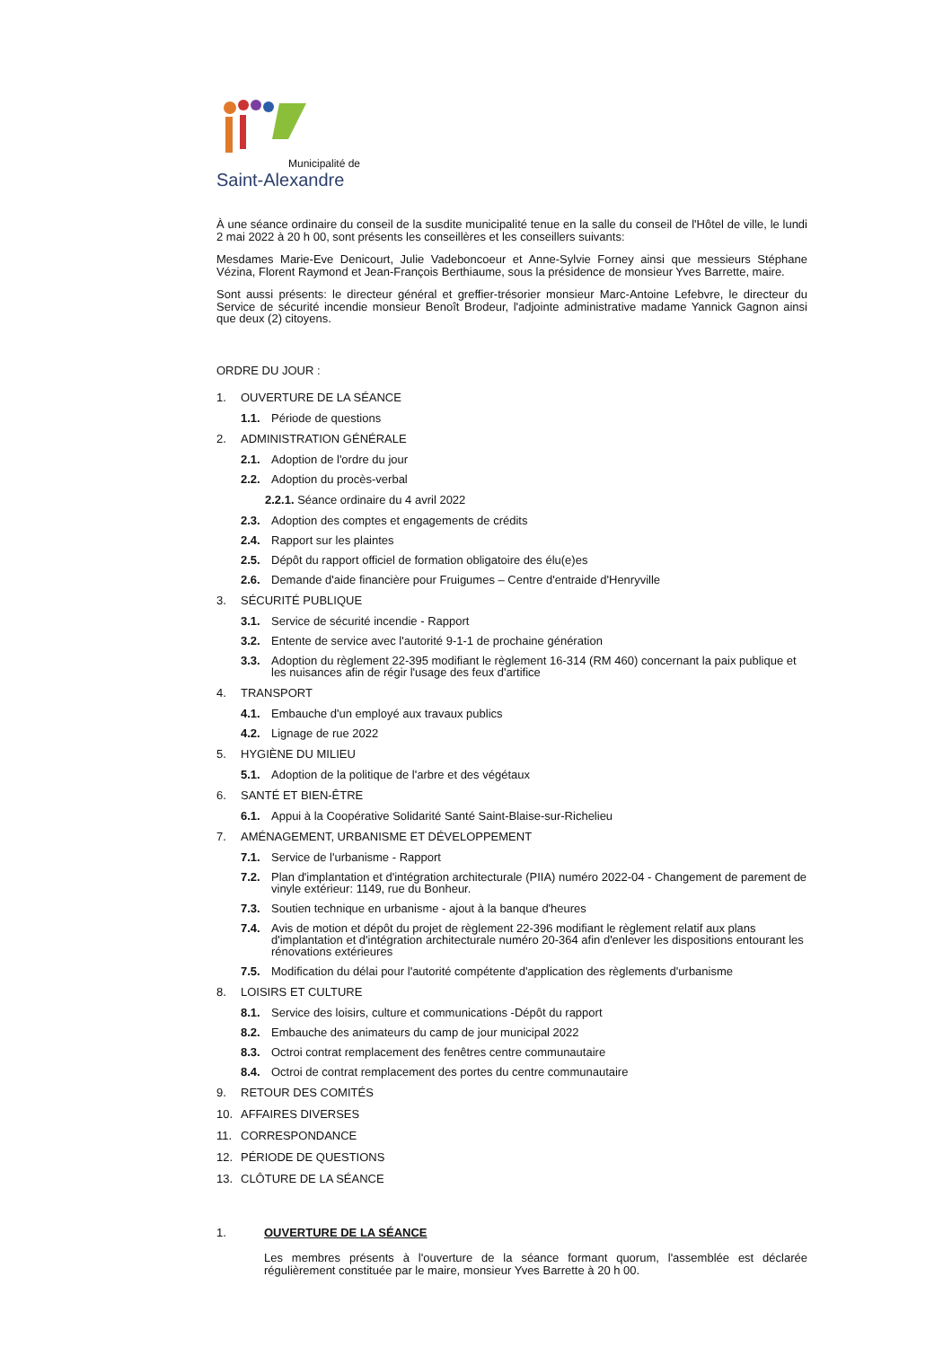Municipalité de
Saint-Alexandre
À une séance ordinaire du conseil de la susdite municipalité tenue en la salle du conseil de l'Hôtel de ville, le lundi 2 mai 2022 à 20 h 00, sont présents les conseillères et les conseillers suivants:
Mesdames Marie-Eve Denicourt, Julie Vadeboncoeur et Anne-Sylvie Forney ainsi que messieurs Stéphane Vézina, Florent Raymond et Jean-François Berthiaume, sous la présidence de monsieur Yves Barrette, maire.
Sont aussi présents: le directeur général et greffier-trésorier monsieur Marc-Antoine Lefebvre, le directeur du Service de sécurité incendie monsieur Benoît Brodeur, l'adjointe administrative madame Yannick Gagnon ainsi que deux (2) citoyens.
ORDRE DU JOUR :
1. OUVERTURE DE LA SÉANCE
1.1. Période de questions
2. ADMINISTRATION GÉNÉRALE
2.1. Adoption de l'ordre du jour
2.2. Adoption du procès-verbal
2.2.1. Séance ordinaire du 4 avril 2022
2.3. Adoption des comptes et engagements de crédits
2.4. Rapport sur les plaintes
2.5. Dépôt du rapport officiel de formation obligatoire des élu(e)es
2.6. Demande d'aide financière pour Fruigumes – Centre d'entraide d'Henryville
3. SÉCURITÉ PUBLIQUE
3.1. Service de sécurité incendie - Rapport
3.2. Entente de service avec l'autorité 9-1-1 de prochaine génération
3.3. Adoption du règlement 22-395 modifiant le règlement 16-314 (RM 460) concernant la paix publique et les nuisances afin de régir l'usage des feux d'artifice
4. TRANSPORT
4.1. Embauche d'un employé aux travaux publics
4.2. Lignage de rue 2022
5. HYGIÈNE DU MILIEU
5.1. Adoption de la politique de l'arbre et des végétaux
6. SANTÉ ET BIEN-ÊTRE
6.1. Appui à la Coopérative Solidarité Santé Saint-Blaise-sur-Richelieu
7. AMÉNAGEMENT, URBANISME ET DÉVELOPPEMENT
7.1. Service de l'urbanisme - Rapport
7.2. Plan d'implantation et d'intégration architecturale (PIIA) numéro 2022-04 - Changement de parement de vinyle extérieur: 1149, rue du Bonheur.
7.3. Soutien technique en urbanisme - ajout à la banque d'heures
7.4. Avis de motion et dépôt du projet de règlement 22-396 modifiant le règlement relatif aux plans d'implantation et d'intégration architecturale numéro 20-364 afin d'enlever les dispositions entourant les rénovations extérieures
7.5. Modification du délai pour l'autorité compétente d'application des règlements d'urbanisme
8. LOISIRS ET CULTURE
8.1. Service des loisirs, culture et communications -Dépôt du rapport
8.2. Embauche des animateurs du camp de jour municipal 2022
8.3. Octroi contrat remplacement des fenêtres centre communautaire
8.4. Octroi de contrat remplacement des portes du centre communautaire
9. RETOUR DES COMITÉS
10. AFFAIRES DIVERSES
11. CORRESPONDANCE
12. PÉRIODE DE QUESTIONS
13. CLÔTURE DE LA SÉANCE
1. OUVERTURE DE LA SÉANCE
Les membres présents à l'ouverture de la séance formant quorum, l'assemblée est déclarée régulièrement constituée par le maire, monsieur Yves Barrette à 20 h 00.